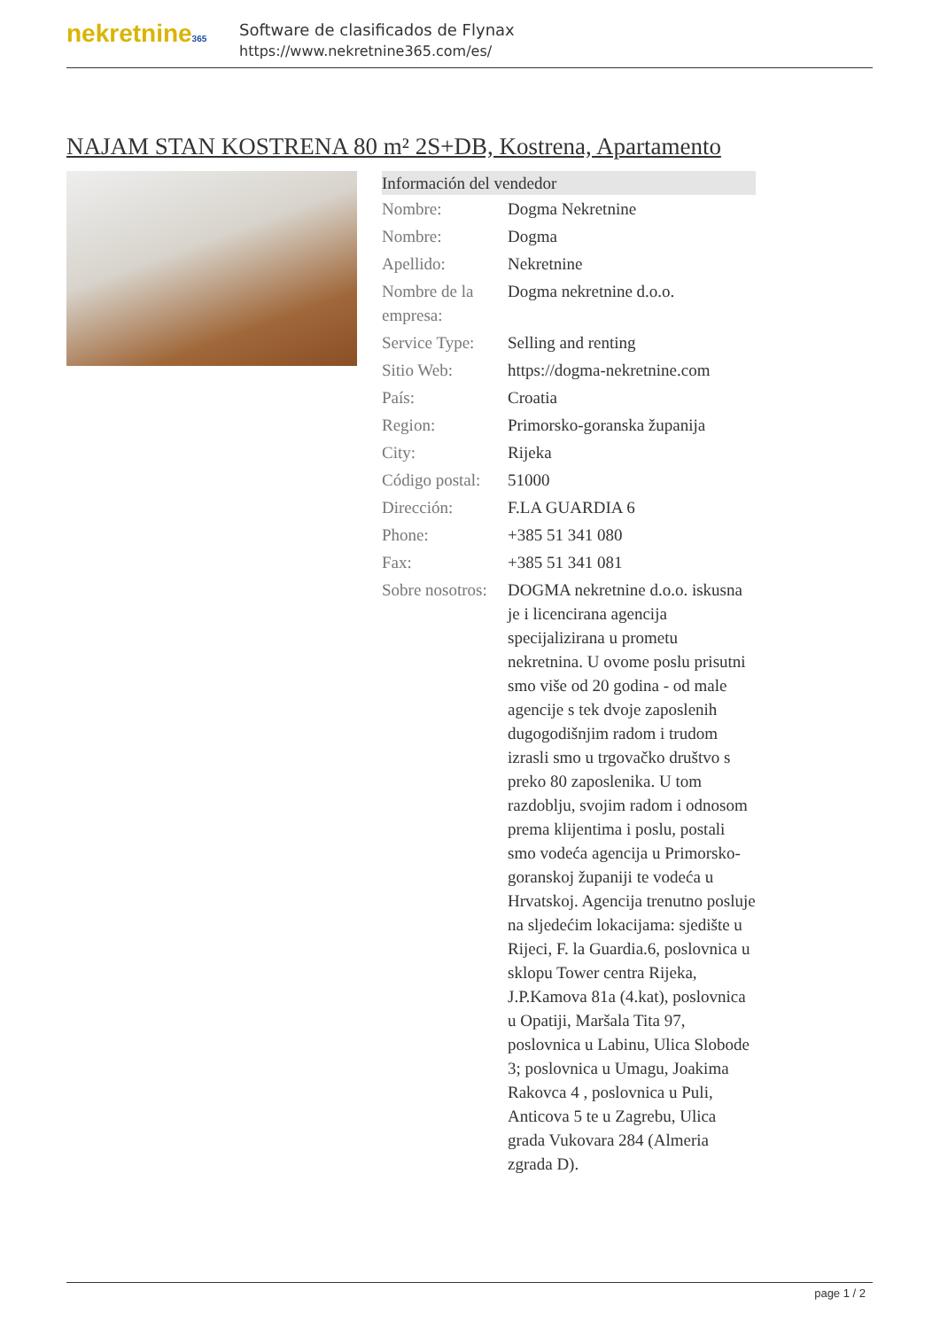nekretnine365
Software de clasificados de Flynax
https://www.nekretnine365.com/es/
NAJAM STAN KOSTRENA 80 m² 2S+DB, Kostrena, Apartamento
| Información del vendedor | |
| --- | --- |
| Nombre: | Dogma Nekretnine |
| Nombre: | Dogma |
| Apellido: | Nekretnine |
| Nombre de la empresa: | Dogma nekretnine d.o.o. |
| Service Type: | Selling and renting |
| Sitio Web: | https://dogma-nekretnine.com |
| País: | Croatia |
| Region: | Primorsko-goranska županija |
| City: | Rijeka |
| Código postal: | 51000 |
| Dirección: | F.LA GUARDIA 6 |
| Phone: | +385 51 341 080 |
| Fax: | +385 51 341 081 |
| Sobre nosotros: | DOGMA nekretnine d.o.o. iskusna je i licencirana agencija specijalizirana u prometu nekretnina. U ovome poslu prisutni smo više od 20 godina - od male agencije s tek dvoje zaposlenih dugogodišnjim radom i trudom izrasli smo u trgovačko društvo s preko 80 zaposlenika. U tom razdoblju, svojim radom i odnosom prema klijentima i poslu, postali smo vodeća agencija u Primorsko-goranskoj županiji te vodeća u Hrvatskoj. Agencija trenutno posluje na sljedećim lokacijama: sjedište u Rijeci, F. la Guardia.6, poslovnica u sklopu Tower centra Rijeka, J.P.Kamova 81a (4.kat), poslovnica u Opatiji, Maršala Tita 97, poslovnica u Labinu, Ulica Slobode 3; poslovnica u Umagu, Joakima Rakovca 4 , poslovnica u Puli, Anticova 5 te u Zagrebu, Ulica grada Vukovara 284 (Almeria zgrada D). |
page 1 / 2